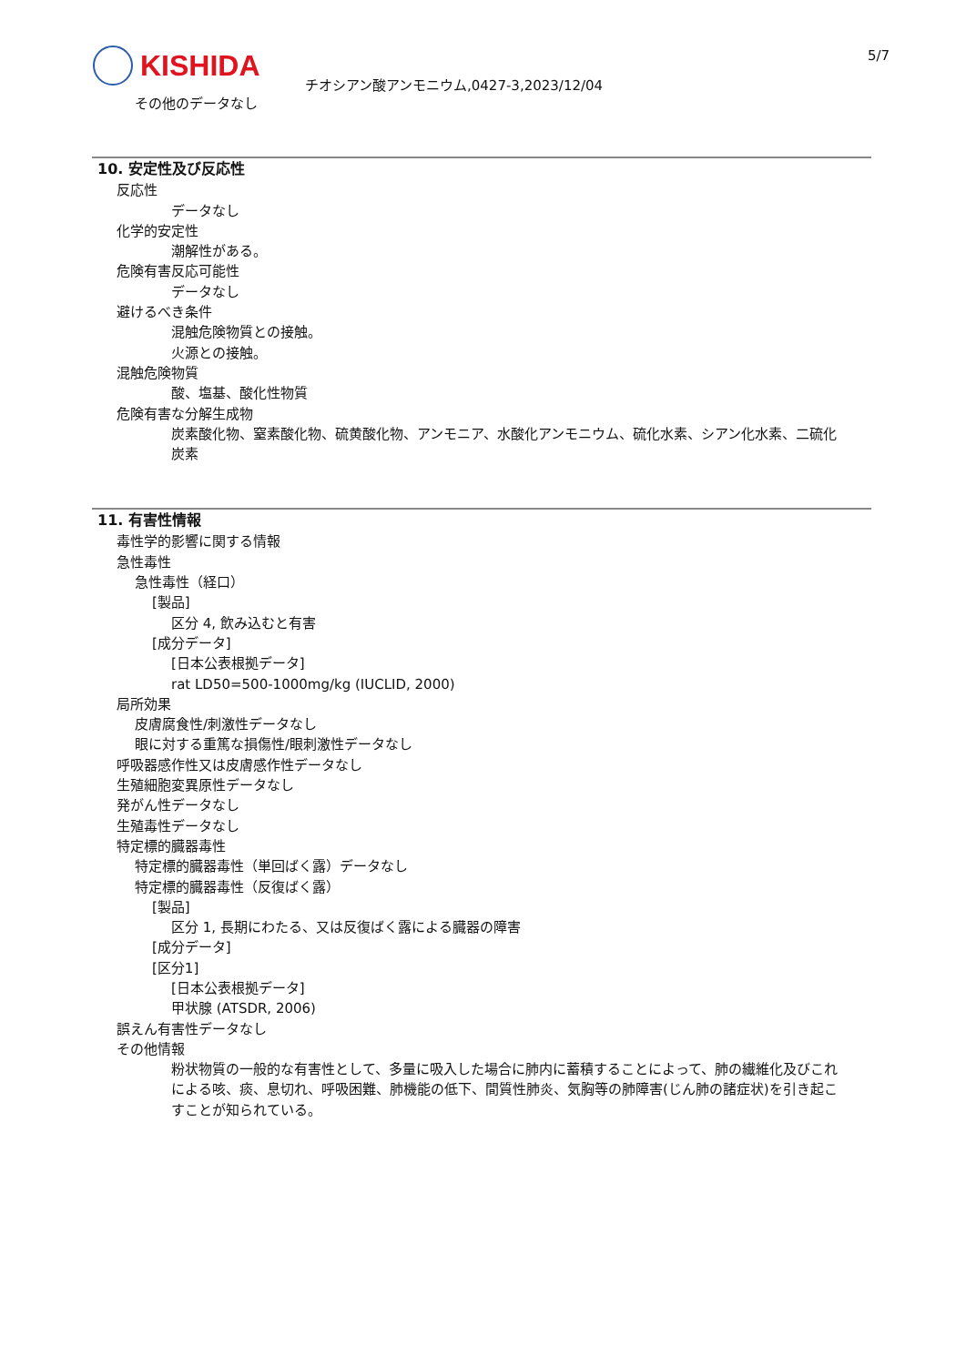KISHIDA
チオシアン酸アンモニウム,0427-3,2023/12/04
5/7
その他のデータなし
10. 安定性及び反応性
反応性
データなし
化学的安定性
潮解性がある。
危険有害反応可能性
データなし
避けるべき条件
混触危険物質との接触。
火源との接触。
混触危険物質
酸、塩基、酸化性物質
危険有害な分解生成物
炭素酸化物、窒素酸化物、硫黄酸化物、アンモニア、水酸化アンモニウム、硫化水素、シアン化水素、二硫化炭素
11. 有害性情報
毒性学的影響に関する情報
急性毒性
急性毒性（経口）
[製品]
区分 4, 飲み込むと有害
[成分データ]
[日本公表根拠データ]
rat LD50=500-1000mg/kg (IUCLID, 2000)
局所効果
皮膚腐食性/刺激性データなし
眼に対する重篤な損傷性/眼刺激性データなし
呼吸器感作性又は皮膚感作性データなし
生殖細胞変異原性データなし
発がん性データなし
生殖毒性データなし
特定標的臓器毒性
特定標的臓器毒性（単回ばく露）データなし
特定標的臓器毒性（反復ばく露）
[製品]
区分 1, 長期にわたる、又は反復ばく露による臓器の障害
[成分データ]
[区分1]
[日本公表根拠データ]
甲状腺 (ATSDR, 2006)
誤えん有害性データなし
その他情報
粉状物質の一般的な有害性として、多量に吸入した場合に肺内に蓄積することによって、肺の繊維化及びこれによる咳、痰、息切れ、呼吸困難、肺機能の低下、間質性肺炎、気胸等の肺障害(じん肺の諸症状)を引き起こすことが知られている。